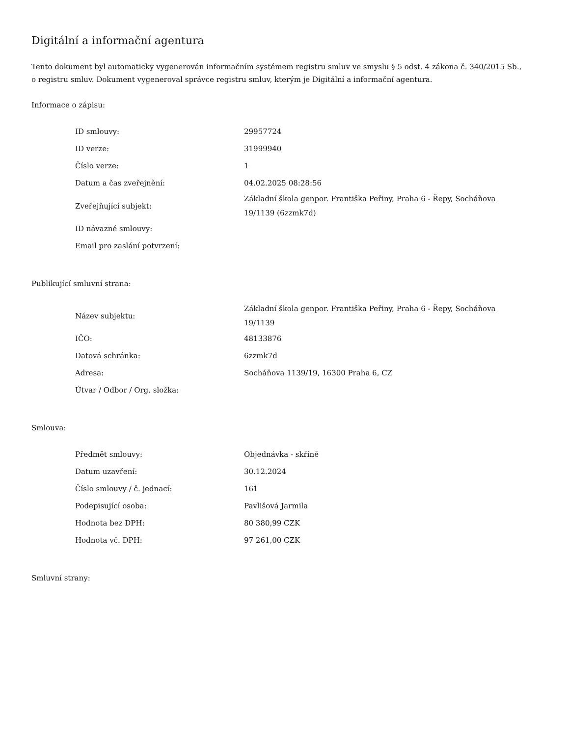Digitální a informační agentura
Tento dokument byl automaticky vygenerován informačním systémem registru smluv ve smyslu § 5 odst. 4 zákona č. 340/2015 Sb., o registru smluv. Dokument vygeneroval správce registru smluv, kterým je Digitální a informační agentura.
Informace o zápisu:
| ID smlouvy: | 29957724 |
| ID verze: | 31999940 |
| Číslo verze: | 1 |
| Datum a čas zveřejnění: | 04.02.2025 08:28:56 |
| Zveřejňující subjekt: | Základní škola genpor. Františka Peřiny, Praha 6 - Řepy, Socháňova 19/1139 (6zzmk7d) |
| ID návazné smlouvy: | |
| Email pro zaslání potvrzení: | |
Publikující smluvní strana:
| Název subjektu: | Základní škola genpor. Františka Peřiny, Praha 6 - Řepy, Socháňova 19/1139 |
| IČO: | 48133876 |
| Datová schránka: | 6zzmk7d |
| Adresa: | Socháňova 1139/19, 16300 Praha 6, CZ |
| Útvar / Odbor / Org. složka: | |
Smlouva:
| Předmět smlouvy: | Objednávka - skříně |
| Datum uzavření: | 30.12.2024 |
| Číslo smlouvy / č. jednací: | 161 |
| Podepisující osoba: | Pavlišová Jarmila |
| Hodnota bez DPH: | 80 380,99 CZK |
| Hodnota vč. DPH: | 97 261,00 CZK |
Smluvní strany: